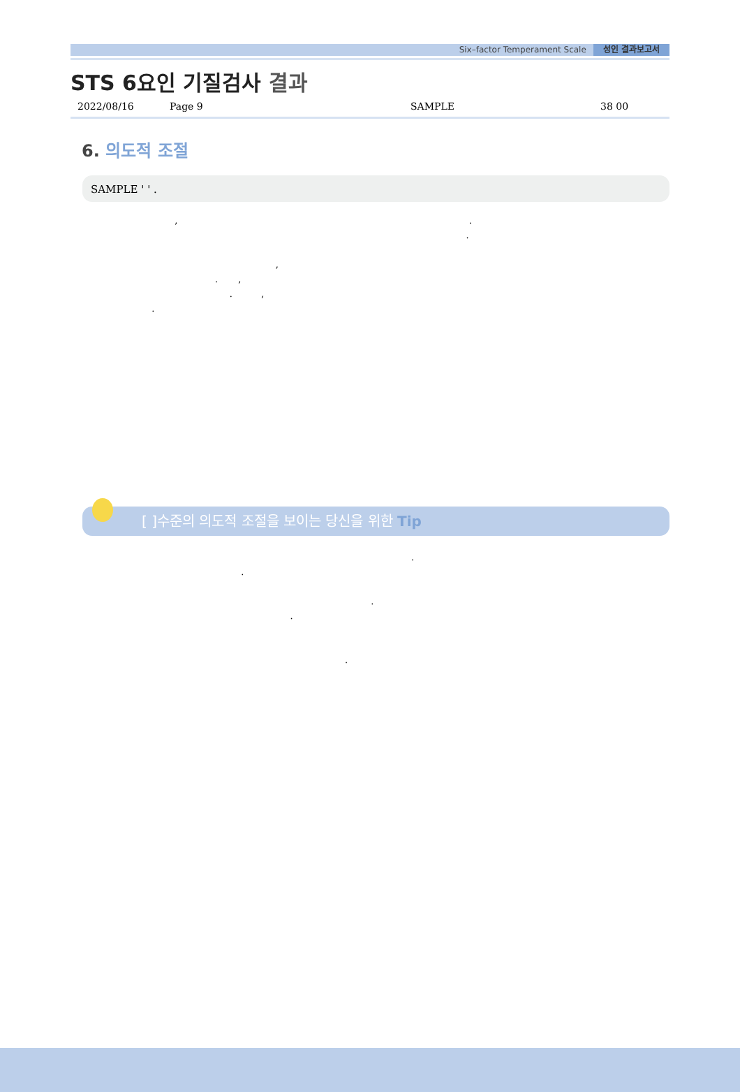Six–factor Temperament Scale 성인 결과보고서
STS 6요인 기질검사 결과
2022/08/16 Page 9 SAMPLE 38 00
6. 의도적 조절
SAMPLE ' ' .
, . . , . , . , .
[ ]수준의 의도적 조절을 보이는 당신을 위한 Tip
. . . . .